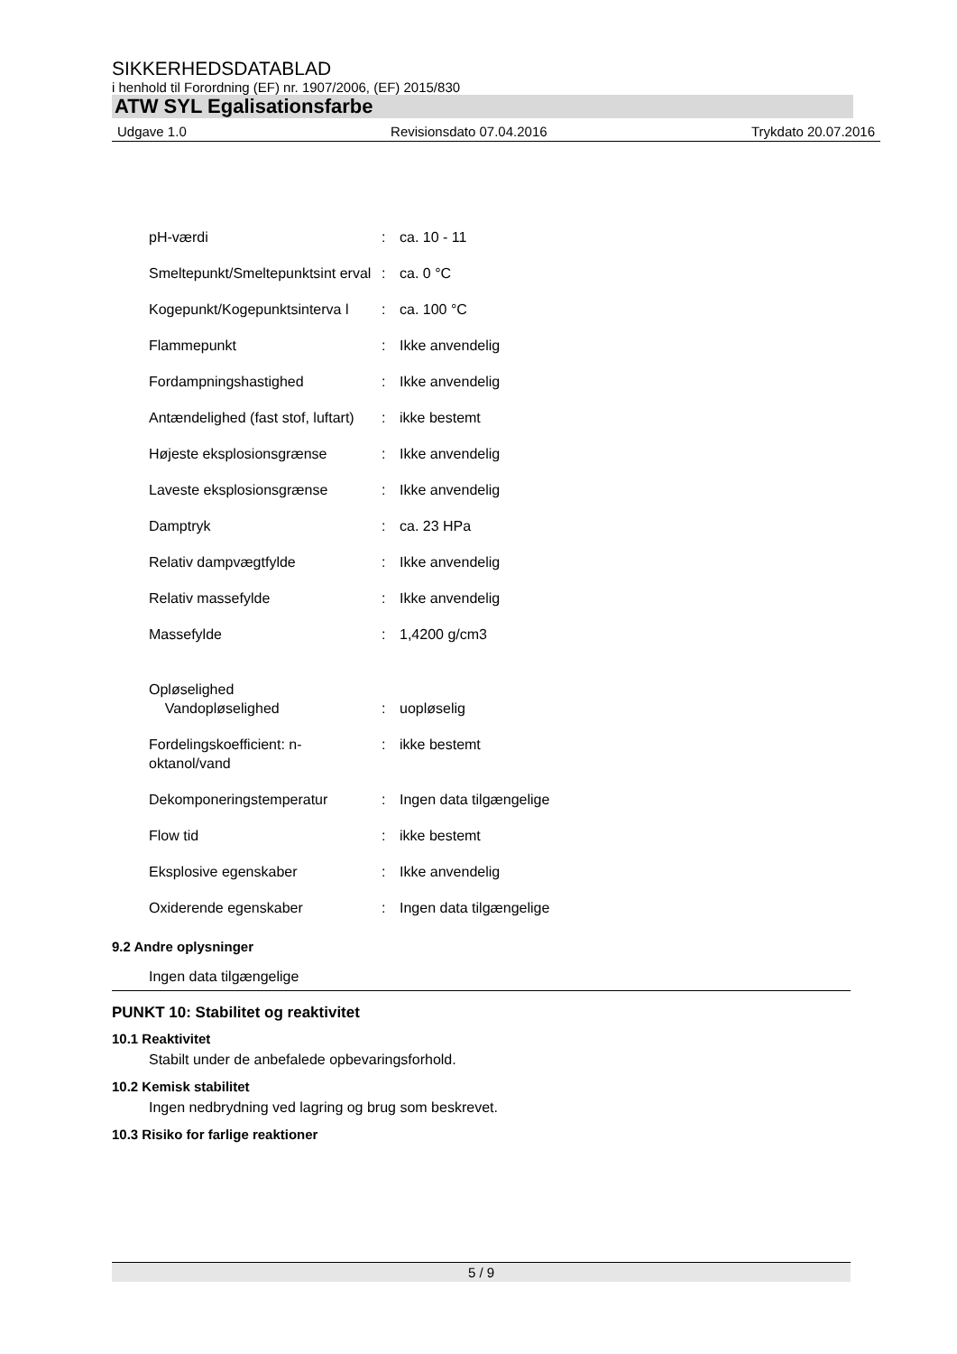SIKKERHEDSDATABLAD
i henhold til Forordning (EF) nr. 1907/2006, (EF) 2015/830
ATW SYL Egalisationsfarbe
Udgave 1.0 Revisionsdato 07.04.2016 Trykdato 20.07.2016
pH-værdi : ca. 10 - 11
Smeltepunkt/Smeltepunktsint erval
: ca. 0 °C
Kogepunkt/Kogepunktsinterva l
: ca. 100 °C
Flammepunkt : Ikke anvendelig
Fordampningshastighed : Ikke anvendelig
Antændelighed (fast stof, luftart)
: ikke bestemt
Højeste eksplosionsgrænse : Ikke anvendelig
Laveste eksplosionsgrænse : Ikke anvendelig
Damptryk : ca. 23 HPa
Relativ dampvægtfylde : Ikke anvendelig
Relativ massefylde : Ikke anvendelig
Massefylde : 1,4200 g/cm3
Opløselighed
Vandopløselighed
:
uopløselig
Fordelingskoefficient: n-oktanol/vand
: ikke bestemt
Dekomponeringstemperatur : Ingen data tilgængelige
Flow tid : ikke bestemt
Eksplosive egenskaber : Ikke anvendelig
Oxiderende egenskaber : Ingen data tilgængelige
9.2 Andre oplysninger
Ingen data tilgængelige
PUNKT 10: Stabilitet og reaktivitet
10.1 Reaktivitet
Stabilt under de anbefalede opbevaringsforhold.
10.2 Kemisk stabilitet
Ingen nedbrydning ved lagring og brug som beskrevet.
10.3 Risiko for farlige reaktioner
5 / 9